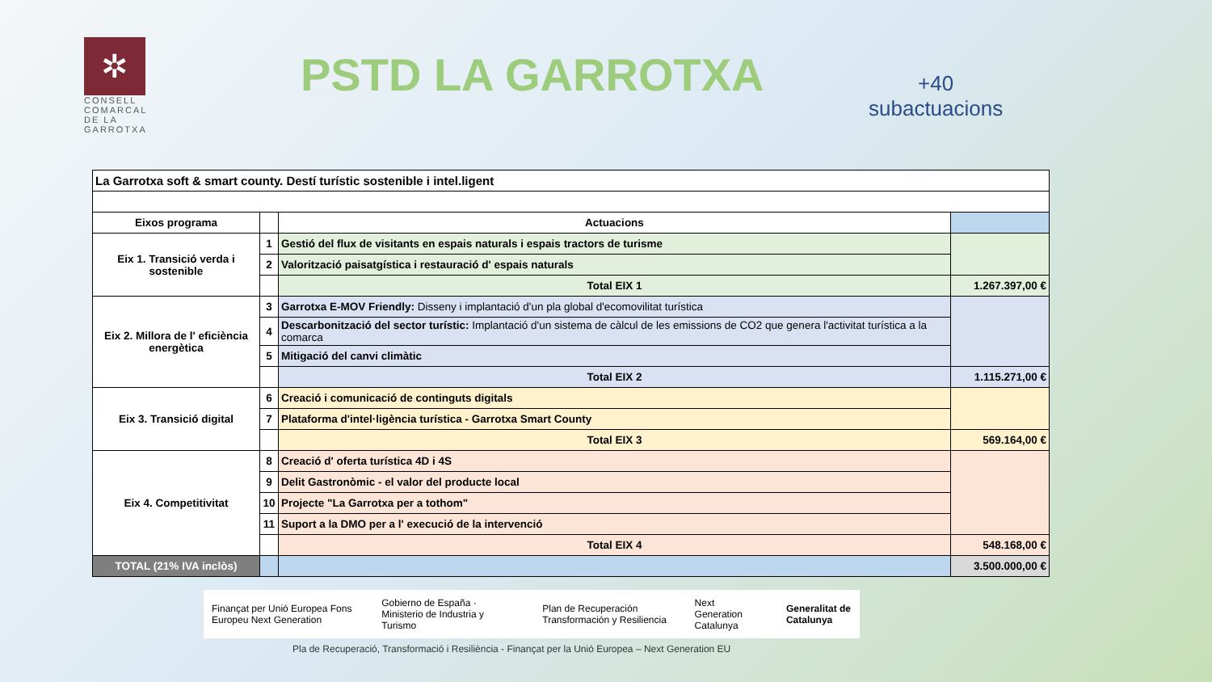✲
CONSELL COMARCAL DE LA GARROTXA
PSTD LA GARROTXA
+40
subactuacions
| La Garrotxa soft & smart county. Destí turístic sostenible i intel.ligent | | | |
| Eixos programa | | Actuacions | |
| Eix 1. Transició verda i sostenible | 1 | Gestió del flux de visitants en espais naturals i espais tractors de turisme | |
| | 2 | Valorització paisatgística i restauració d' espais naturals | |
| | | Total EIX 1 | 1.267.397,00 € |
| Eix 2. Millora de l' eficiència energètica | 3 | Garrotxa E-MOV Friendly: Disseny i implantació d'un pla global d'ecomovilitat turística | |
| | 4 | Descarbonització del sector turístic: Implantació d'un sistema de càlcul de les emissions de CO2 que genera l'activitat turística a la comarca | |
| | 5 | Mitigació del canvi climàtic | |
| | | Total EIX 2 | 1.115.271,00 € |
| Eix 3. Transició digital | 6 | Creació i comunicació de continguts digitals | |
| | 7 | Plataforma d'intel·ligència turística - Garrotxa Smart County | |
| | | Total EIX 3 | 569.164,00 € |
| Eix 4. Competitivitat | 8 | Creació d' oferta turística 4D i 4S | |
| | 9 | Delit Gastronòmic - el valor del producte local | |
| | 10 | Projecte "La Garrotxa per a tothom" | |
| | 11 | Suport a la DMO per a l' execució de la intervenció | |
| | | Total EIX 4 | 548.168,00 € |
| TOTAL (21% IVA inclòs) | | | 3.500.000,00 € |
Finançat per Unió Europea Fons Europeu Next Generation Gobierno de España · Ministerio de Industria y Turismo Plan de Recuperación Transformación y Resiliencia Next Generation Catalunya Generalitat de Catalunya
Pla de Recuperació, Transformació i Resiliència - Finançat per la Unió Europea – Next Generation EU